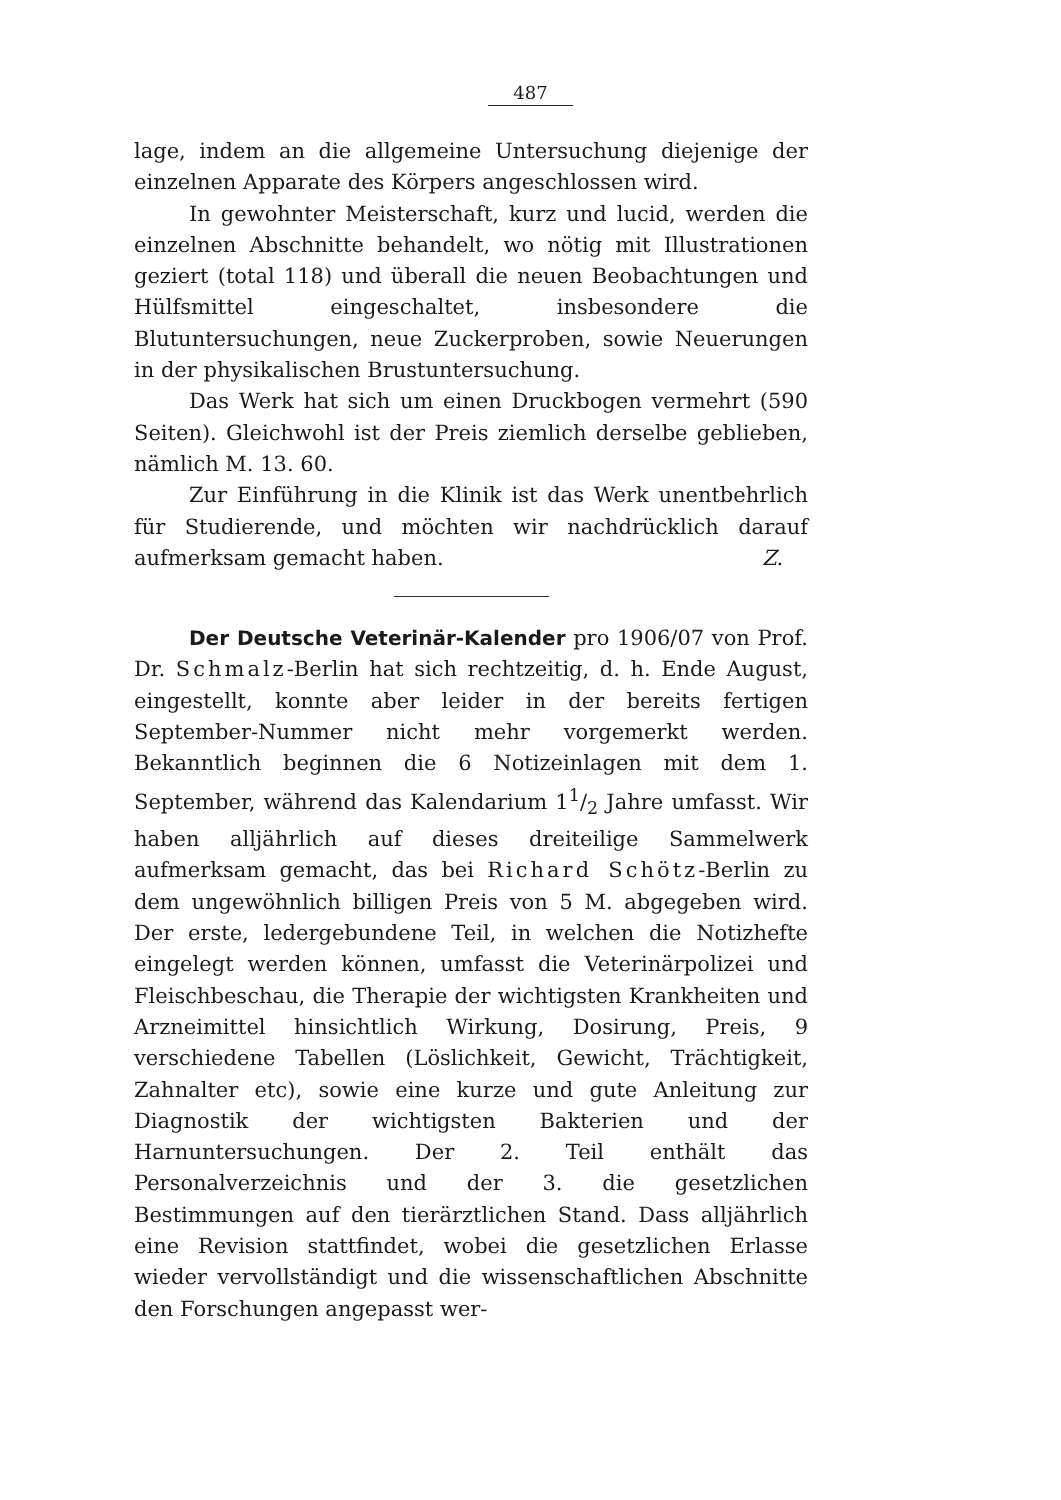487
lage, indem an die allgemeine Untersuchung diejenige der einzelnen Apparate des Körpers angeschlossen wird.
In gewohnter Meisterschaft, kurz und lucid, werden die einzelnen Abschnitte behandelt, wo nötig mit Illustrationen geziert (total 118) und überall die neuen Beobachtungen und Hülfsmittel eingeschaltet, insbesondere die Blutuntersuchungen, neue Zuckerproben, sowie Neuerungen in der physikalischen Brustuntersuchung.
Das Werk hat sich um einen Druckbogen vermehrt (590 Seiten). Gleichwohl ist der Preis ziemlich derselbe geblieben, nämlich M. 13. 60.
Zur Einführung in die Klinik ist das Werk unentbehrlich für Studierende, und möchten wir nachdrücklich darauf aufmerksam gemacht haben. Z.
Der Deutsche Veterinär-Kalender pro 1906/07 von Prof. Dr. Schmalz-Berlin hat sich rechtzeitig, d. h. Ende August, eingestellt, konnte aber leider in der bereits fertigen September-Nummer nicht mehr vorgemerkt werden. Bekanntlich beginnen die 6 Notizeinlagen mit dem 1. September, während das Kalendarium 11/2 Jahre umfasst. Wir haben alljährlich auf dieses dreiteilige Sammelwerk aufmerksam gemacht, das bei Richard Schötz-Berlin zu dem ungewöhnlich billigen Preis von 5 M. abgegeben wird. Der erste, ledergebundene Teil, in welchen die Notizhefte eingelegt werden können, umfasst die Veterinärpolizei und Fleischbeschau, die Therapie der wichtigsten Krankheiten und Arzneimittel hinsichtlich Wirkung, Dosirung, Preis, 9 verschiedene Tabellen (Löslichkeit, Gewicht, Trächtigkeit, Zahnalter etc), sowie eine kurze und gute Anleitung zur Diagnostik der wichtigsten Bakterien und der Harnuntersuchungen. Der 2. Teil enthält das Personalverzeichnis und der 3. die gesetzlichen Bestimmungen auf den tierärztlichen Stand. Dass alljährlich eine Revision stattfindet, wobei die gesetzlichen Erlasse wieder vervollständigt und die wissenschaftlichen Abschnitte den Forschungen angepasst wer-